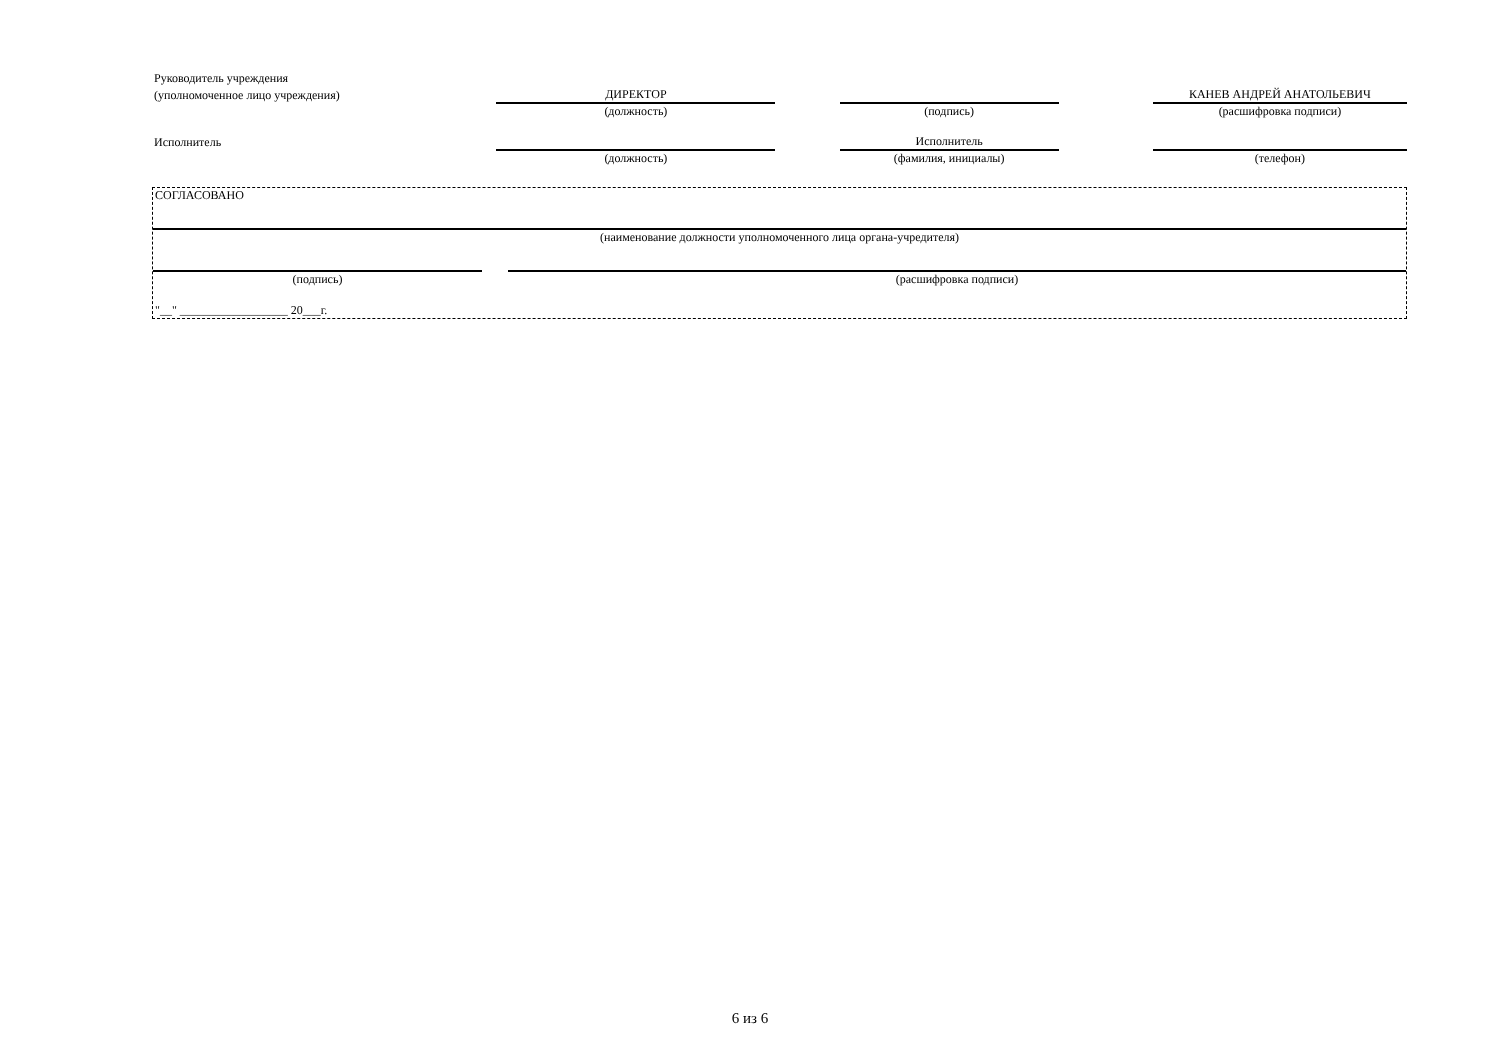| Руководитель учреждения | | | | | |
| (уполномоченное лицо учреждения) | ДИРЕКТОР | | | | КАНЕВ АНДРЕЙ АНАТОЛЬЕВИЧ |
| | (должность) | | (подпись) | | (расшифровка подписи) |
| Исполнитель | | | Исполнитель | | |
| | (должность) | | (фамилия, инициалы) | | (телефон) |
| СОГЛАСОВАНО | | |
| (наименование должности уполномоченного лица органа-учредителя) | | |
| (подпись) | | (расшифровка подписи) |
| "__" __________________ 20___г. | | |
6 из 6